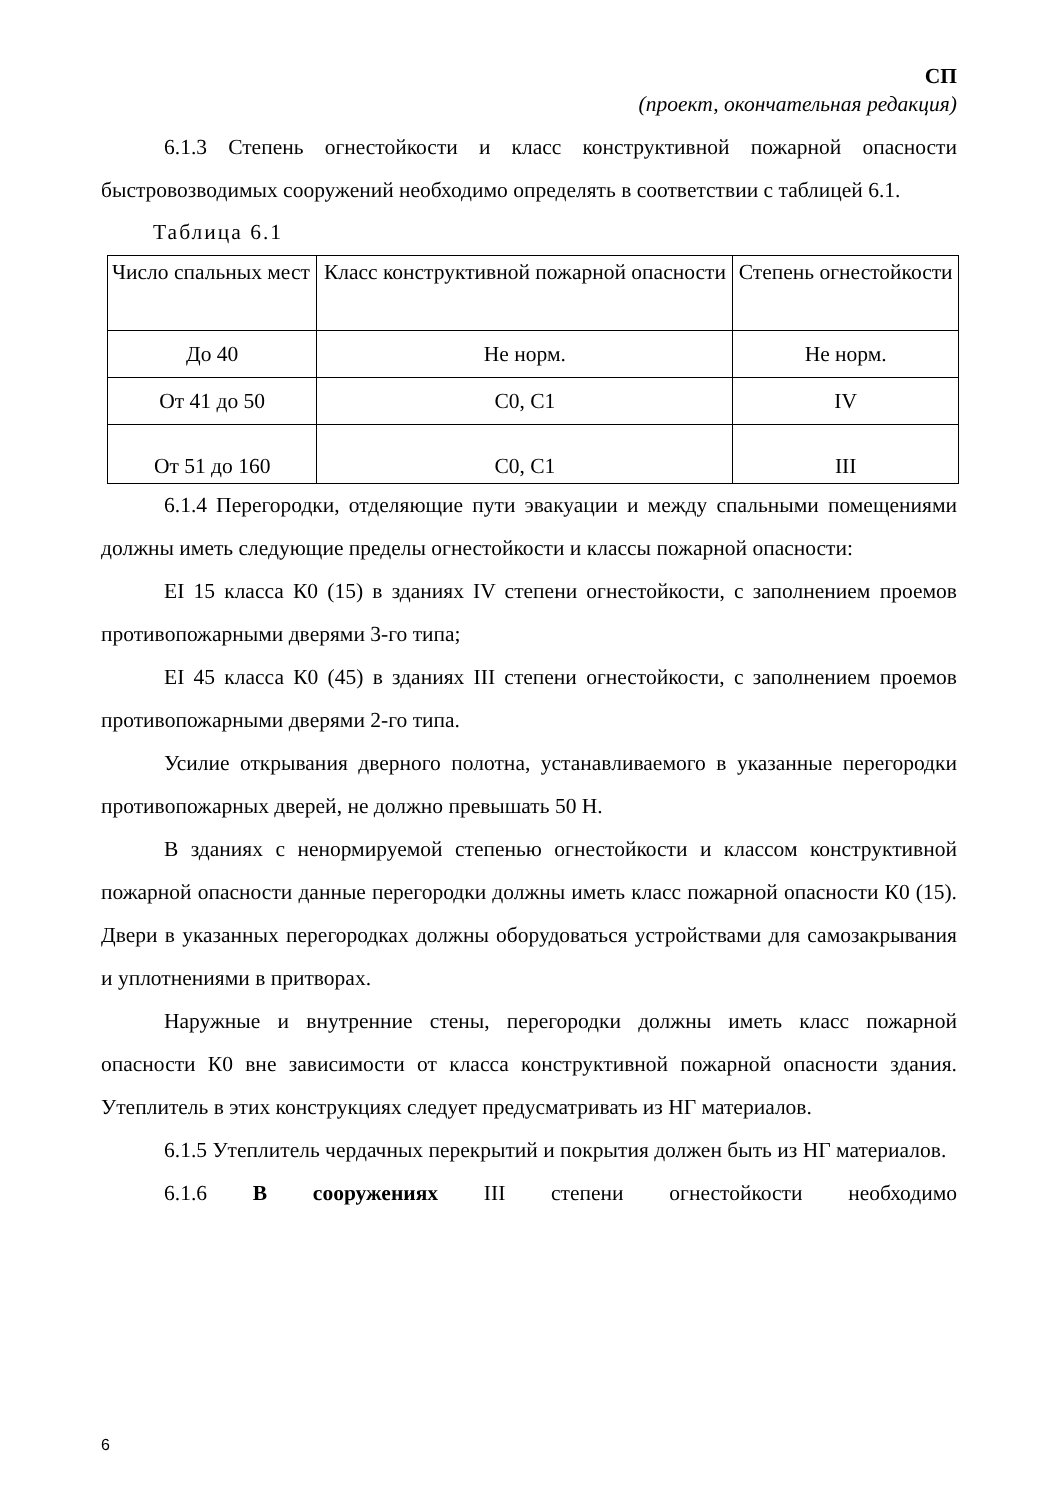СП
(проект, окончательная редакция)
6.1.3 Степень огнестойкости и класс конструктивной пожарной опасности быстровозводимых сооружений необходимо определять в соответствии с таблицей 6.1.
Таблица 6.1
| Число спальных мест | Класс конструктивной пожарной опасности | Степень огнестойкости |
| До 40 | Не норм. | Не норм. |
| От 41 до 50 | С0, С1 | IV |
| От 51 до 160 | С0, С1 | III |
6.1.4 Перегородки, отделяющие пути эвакуации и между спальными помещениями должны иметь следующие пределы огнестойкости и классы пожарной опасности:
EI 15 класса К0 (15) в зданиях IV степени огнестойкости, с заполнением проемов противопожарными дверями 3-го типа;
EI 45 класса К0 (45) в зданиях III степени огнестойкости, с заполнением проемов противопожарными дверями 2-го типа.
Усилие открывания дверного полотна, устанавливаемого в указанные перегородки противопожарных дверей, не должно превышать 50 Н.
В зданиях с ненормируемой степенью огнестойкости и классом конструктивной пожарной опасности данные перегородки должны иметь класс пожарной опасности К0 (15). Двери в указанных перегородках должны оборудоваться устройствами для самозакрывания и уплотнениями в притворах.
Наружные и внутренние стены, перегородки должны иметь класс пожарной опасности К0 вне зависимости от класса конструктивной пожарной опасности здания. Утеплитель в этих конструкциях следует предусматривать из НГ материалов.
6.1.5 Утеплитель чердачных перекрытий и покрытия должен быть из НГ материалов.
6.1.6 В сооружениях III степени огнестойкости необходимо
6